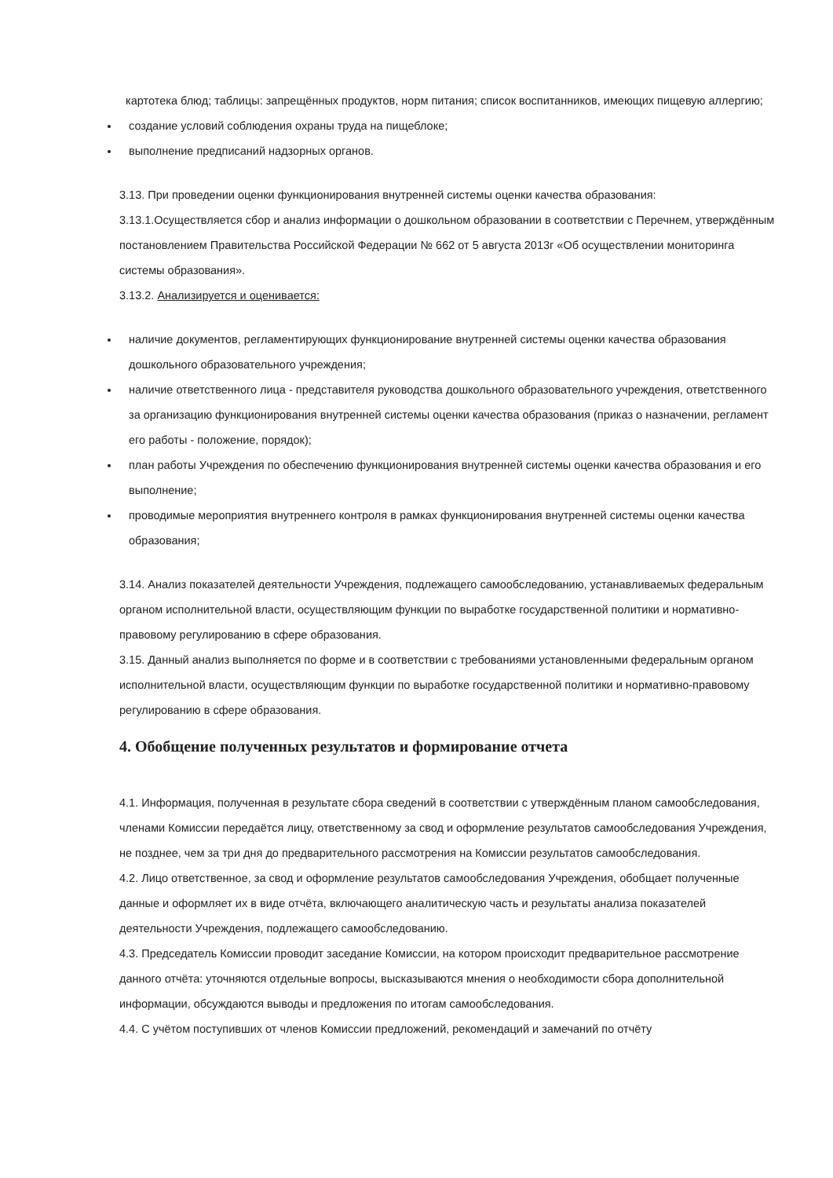картотека блюд; таблицы: запрещённых продуктов, норм питания; список воспитанников, имеющих пищевую аллергию;
создание условий соблюдения охраны труда на пищеблоке;
выполнение предписаний надзорных органов.
3.13. При проведении оценки функционирования внутренней системы оценки качества образования:
3.13.1.Осуществляется сбор и анализ информации о дошкольном образовании в соответствии с Перечнем, утверждённым постановлением Правительства Российской Федерации № 662 от 5 августа 2013г «Об осуществлении мониторинга системы образования».
3.13.2. Анализируется и оценивается:
наличие документов, регламентирующих функционирование внутренней системы оценки качества образования дошкольного образовательного учреждения;
наличие ответственного лица - представителя руководства дошкольного образовательного учреждения, ответственного за организацию функционирования внутренней системы оценки качества образования (приказ о назначении, регламент его работы - положение, порядок);
план работы Учреждения по обеспечению функционирования внутренней системы оценки качества образования и его выполнение;
проводимые мероприятия внутреннего контроля в рамках функционирования внутренней системы оценки качества образования;
3.14. Анализ показателей деятельности Учреждения, подлежащего самообследованию, устанавливаемых федеральным органом исполнительной власти, осуществляющим функции по выработке государственной политики и нормативно-правовому регулированию в сфере образования.
3.15. Данный анализ выполняется по форме и в соответствии с требованиями установленными федеральным органом исполнительной власти, осуществляющим функции по выработке государственной политики и нормативно-правовому регулированию в сфере образования.
4. Обобщение полученных результатов и формирование отчета
4.1. Информация, полученная в результате сбора сведений в соответствии с утверждённым планом самообследования, членами Комиссии передаётся лицу, ответственному за свод и оформление результатов самообследования Учреждения, не позднее, чем за три дня до предварительного рассмотрения на Комиссии результатов самообследования.
4.2. Лицо ответственное, за свод и оформление результатов самообследования Учреждения, обобщает полученные данные и оформляет их в виде отчёта, включающего аналитическую часть и результаты анализа показателей деятельности Учреждения, подлежащего самообследованию.
4.3. Председатель Комиссии проводит заседание Комиссии, на котором происходит предварительное рассмотрение данного отчёта: уточняются отдельные вопросы, высказываются мнения о необходимости сбора дополнительной информации, обсуждаются выводы и предложения по итогам самообследования.
4.4. С учётом поступивших от членов Комиссии предложений, рекомендаций и замечаний по отчёту